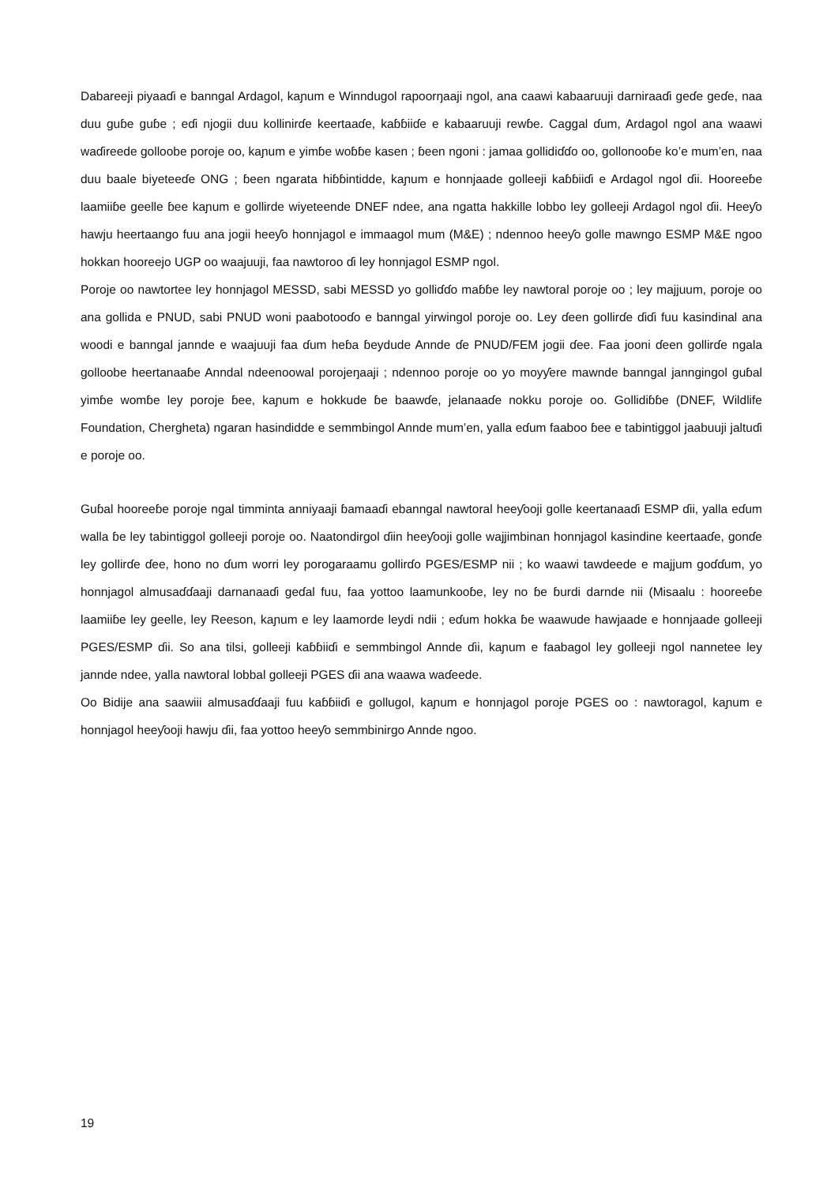Dabareeji piyaaɗi e banngal Ardagol, kaɲum e Winndugol rapoorŋaaji ngol, ana caawi kabaaruuji darniraaɗi geɗe geɗe, naa duu guɓe guɓe ; eɗi njogii duu kollinirɗe keertaaɗe, kaɓɓiiɗe e kabaaruuji rewɓe. Caggal ɗum, Ardagol ngol ana waawi waɗireede golloobe poroje oo, kaɲum e yimɓe woɓɓe kasen ; ɓeen ngoni : jamaa gollidiɗɗo oo, gollonooɓe ko’e mum’en, naa duu baale biyeteeɗe ONG ; ɓeen ngarata hiɓɓintidde, kaɲum e honnjaade golleeji kaɓɓiiɗi e Ardagol ngol ɗii. Hooreeɓe laamiiɓe geelle ɓee kaɲum e gollirde wiyeteende DNEF ndee, ana ngatta hakkille lobbo ley golleeji Ardagol ngol ɗii. Heeƴo hawju heertaango fuu ana jogii heeƴo honnjagol e immaagol mum (M&E) ; ndennoo heeƴo golle mawngo ESMP M&E ngoo hokkan hooreejo UGP oo waajuuji, faa nawtoroo ɗi ley honnjagol ESMP ngol.
Poroje oo nawtortee ley honnjagol MESSD, sabi MESSD yo golliɗɗo maɓɓe ley nawtoral poroje oo ; ley majjuum, poroje oo ana gollida e PNUD, sabi PNUD woni paabotooɗo e banngal yirwingol poroje oo. Ley ɗeen gollirɗe ɗiɗi fuu kasindinal ana woodi e banngal jannde e waajuuji faa ɗum heɓa ɓeydude Annde ɗe PNUD/FEM jogii ɗee. Faa jooni ɗeen gollirɗe ngala golloobe heertanaaɓe Anndal ndeenoowal porojeŋaaji ; ndennoo poroje oo yo moyƴere mawnde banngal janngingol guɓal yimɓe womɓe ley poroje ɓee, kaɲum e hokkude ɓe baawɗe, jelanaaɗe nokku poroje oo. Gollidiɓɓe (DNEF, Wildlife Foundation, Chergheta) ngaran hasindidde e semmbingol Annde mum’en, yalla eɗum faaboo ɓee e tabintiggol jaabuuji jaltuɗi e poroje oo.
Guɓal hooreeɓe poroje ngal timminta anniyaaji ɓamaaɗi ebanngal nawtoral heeƴooji golle keertanaaɗi ESMP ɗii, yalla eɗum walla ɓe ley tabintiggol golleeji poroje oo. Naatondirgol ɗiin heeƴooji golle wajjimbinan honnjagol kasindine keertaaɗe, gonɗe ley gollirɗe ɗee, hono no ɗum worri ley porogaraamu gollirɗo PGES/ESMP nii ; ko waawi tawdeede e majjum goɗɗum, yo honnjagol almusaɗɗaaji darnanaaɗi geɗal fuu, faa yottoo laamunkooɓe, ley no ɓe ɓurdi darnde nii (Misaalu : hooreeɓe laamiiɓe ley geelle, ley Reeson, kaɲum e ley laamorde leydi ndii ; eɗum hokka ɓe waawude hawjaade e honnjaade golleeji PGES/ESMP ɗii. So ana tilsi, golleeji kaɓɓiiɗi e semmbingol Annde ɗii, kaɲum e faabagol ley golleeji ngol nannetee ley jannde ndee, yalla nawtoral lobbal golleeji PGES ɗii ana waawa waɗeede.
Oo Bidije ana saawiii almusaɗɗaaji fuu kaɓɓiiɗi e gollugol, kaɲum e honnjagol poroje PGES oo : nawtoragol, kaɲum e honnjagol heeƴooji hawju ɗii, faa yottoo heeƴo semmbinirgo Annde ngoo.
19